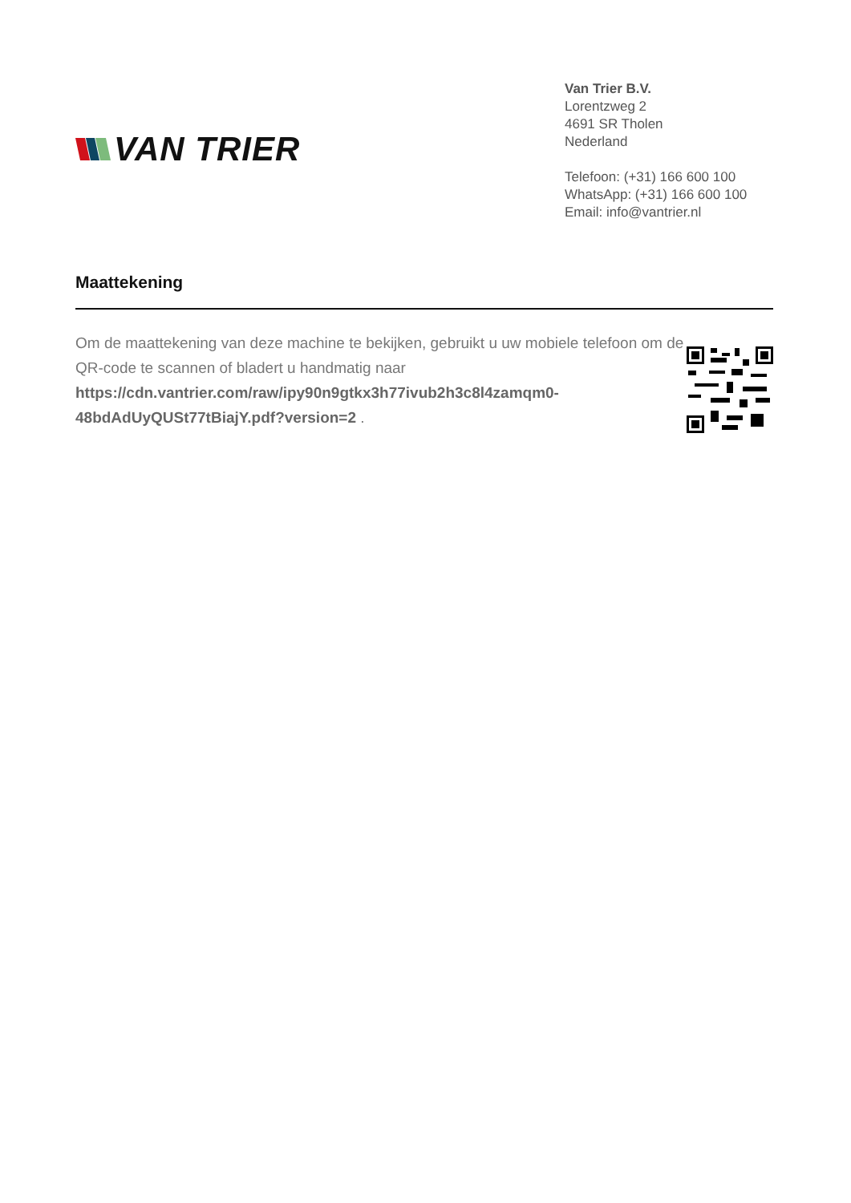VAN TRIER
Van Trier B.V.
Lorentzweg 2
4691 SR Tholen
Nederland
Telefoon: (+31) 166 600 100
WhatsApp: (+31) 166 600 100
Email: info@vantrier.nl
Maattekening
Om de maattekening van deze machine te bekijken, gebruikt u uw mobiele telefoon om de QR-code te scannen of bladert u handmatig naar https://cdn.vantrier.com/raw/ipy90n9gtkx3h77ivub2h3c8l4zamqm0-48bdAdUyQUSt77tBiajY.pdf?version=2 .